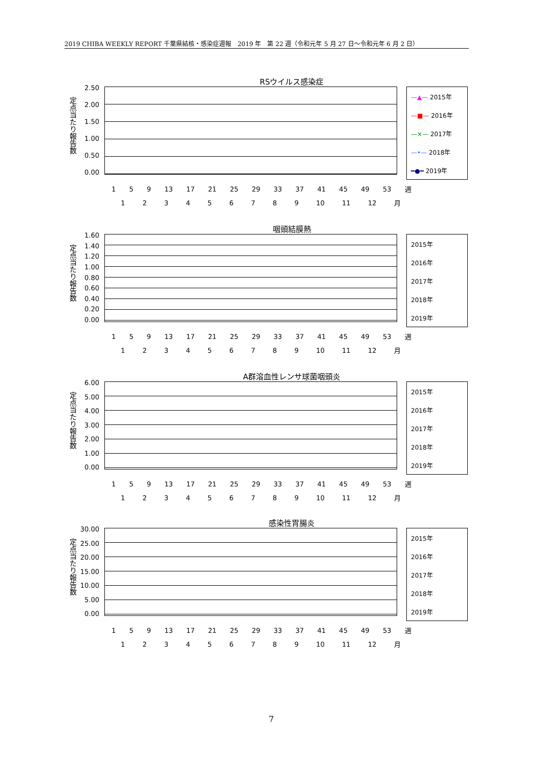2019 CHIBA WEEKLY REPORT 千葉県結核・感染症週報　2019 年　第 22 週（令和元年 5 月 27 日～令和元年 6 月 2 日）
RSウイルス感染症
定点当たり報告数
2.50
2.00
1.50
1.00
0.50
0.00
—▲— 2015年
—■— 2016年
—×— 2017年
—•— 2018年
━●━ 2019年
1 5 9 13 17 21 25 29 33 37 41 45 49 53 週
1 2 3 4 5 6 7 8 9 10 11 12 月
咽頭結膜熱
定点当たり報告数
1.60
1.40
1.20
1.00
0.80
0.60
0.40
0.20
0.00
2015年
2016年
2017年
2018年
2019年
1 5 9 13 17 21 25 29 33 37 41 45 49 53 週
1 2 3 4 5 6 7 8 9 10 11 12 月
A群溶血性レンサ球菌咽頭炎
定点当たり報告数
6.00
5.00
4.00
3.00
2.00
1.00
0.00
2015年
2016年
2017年
2018年
2019年
1 5 9 13 17 21 25 29 33 37 41 45 49 53 週
1 2 3 4 5 6 7 8 9 10 11 12 月
感染性胃腸炎
定点当たり報告数
30.00
25.00
20.00
15.00
10.00
5.00
0.00
2015年
2016年
2017年
2018年
2019年
1 5 9 13 17 21 25 29 33 37 41 45 49 53 週
1 2 3 4 5 6 7 8 9 10 11 12 月
7